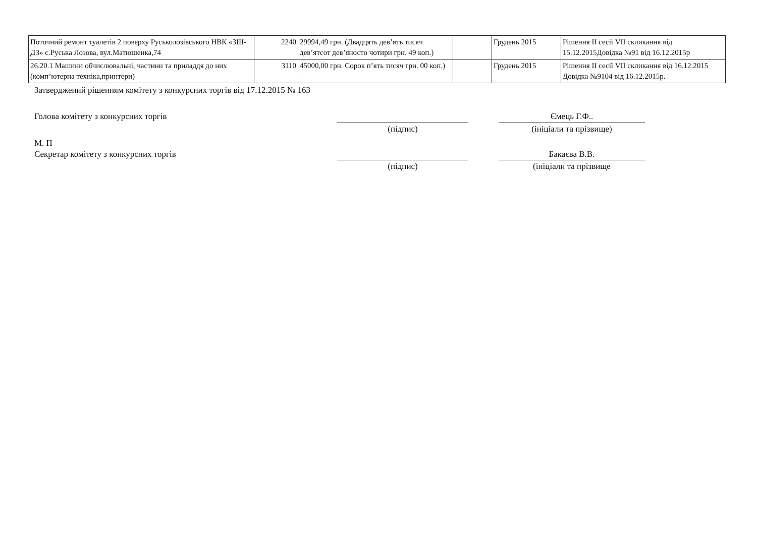| Поточний ремонт туалетів 2 поверху Руськолозівського НВК «ЗШ-ДЗ» с.Руська Лозова, вул.Матюшенка,74 | 2240 | 29994,49 грн. (Двадцять дев’ять тисяч дев’ятсот дев’яносто чотири грн. 49 коп.) | | Грудень 2015 | Рішення ІІ сесії VІІ скликання від 15.12.2015Довідка №91 від 16.12.2015р |
| 26.20.1 Машини обчислювальні, частини та приладдя до них (комп’ютерна техніка,принтери) | 3110 | 45000,00 грн. Сорок п’ять тисяч грн. 00 коп.) | | Грудень 2015 | Рішення ІІ сесії VІІ скликання від 16.12.2015 Довідка №9104 від 16.12.2015р. |
Затверджений рішенням комітету з конкурсних торгів від 17.12.2015 № 163
Голова комітету з конкурсних торгів Ємець Г.Ф..
(підпис) (ініціали та прізвище)
М. П
Секретар комітету з конкурсних торгів Бакаєва В.В.
(підпис) (ініціали та прізвище